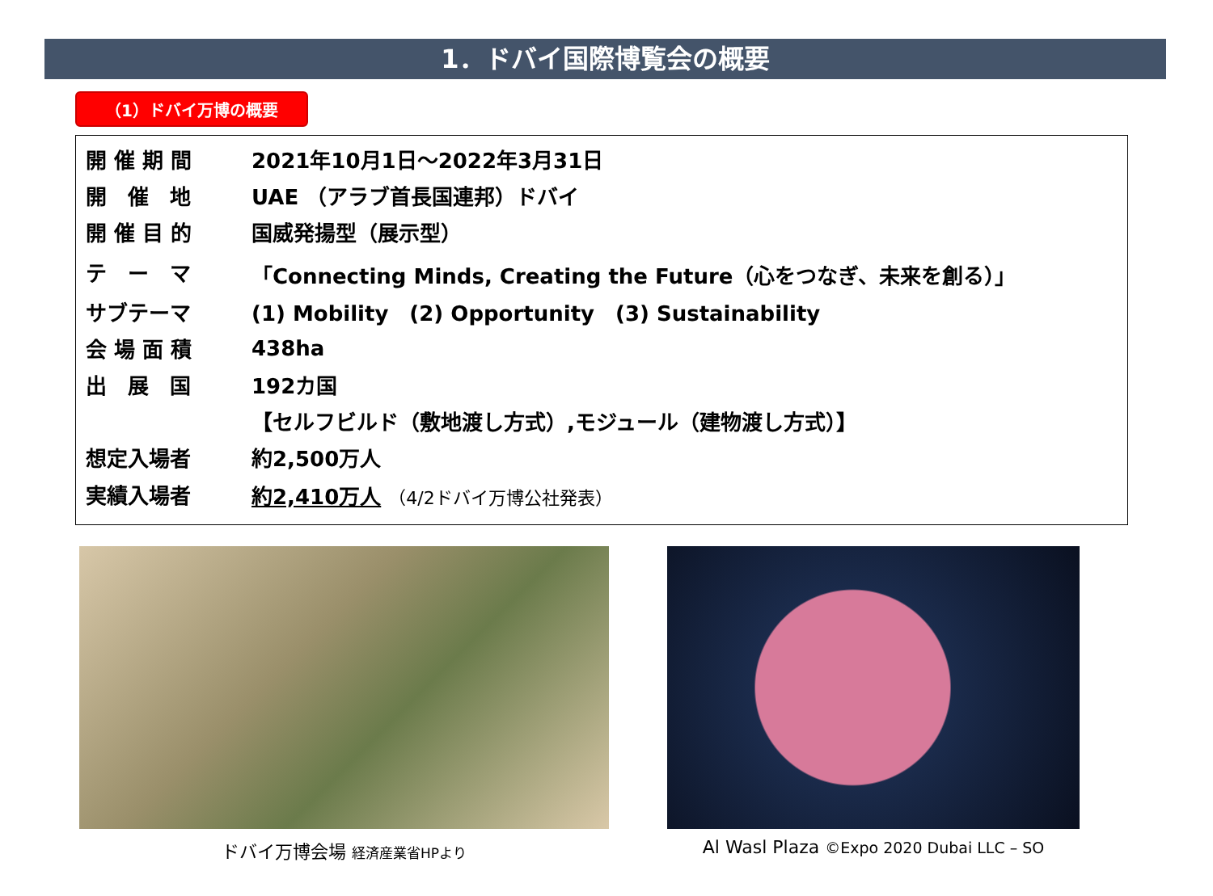1．ドバイ国際博覧会の概要
（1）ドバイ万博の概要
| 開 催 期 間 | 2021年10月1日～2022年3月31日 |
| 開 催 地 | UAE （アラブ首長国連邦）ドバイ |
| 開 催 目 的 | 国威発揚型（展示型） |
| テ ー マ | 「Connecting Minds, Creating the Future（心をつなぎ、未来を創る）」 |
| サブテーマ | (1) Mobility (2) Opportunity (3) Sustainability |
| 会 場 面 積 | 438ha |
| 出 展 国 | 192カ国 |
| | 【セルフビルド（敷地渡し方式）,モジュール（建物渡し方式）】 |
| 想定入場者 | 約2,500万人 |
| 実績入場者 | 約2,410万人 （4/2ドバイ万博公社発表） |
ドバイ万博会場 経済産業省HPより
Al Wasl Plaza ©Expo 2020 Dubai LLC – SO